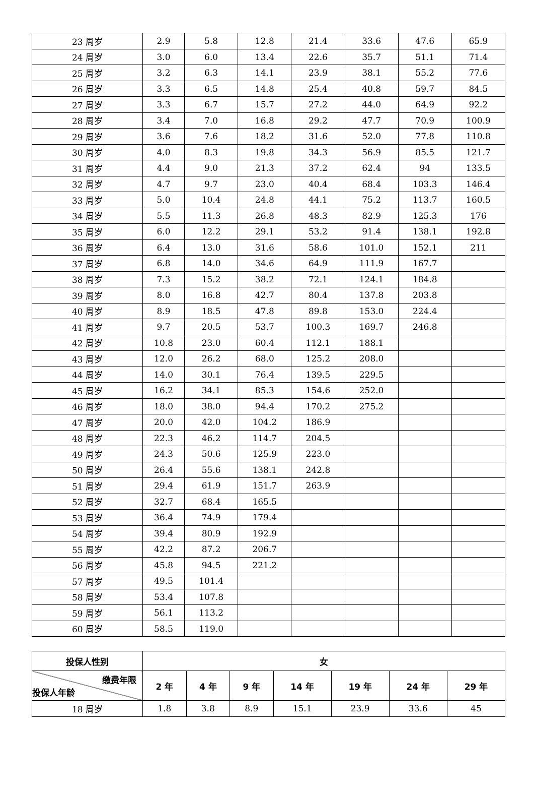| 23 周岁 | 2.9 | 5.8 | 12.8 | 21.4 | 33.6 | 47.6 | 65.9 |
| 24 周岁 | 3.0 | 6.0 | 13.4 | 22.6 | 35.7 | 51.1 | 71.4 |
| 25 周岁 | 3.2 | 6.3 | 14.1 | 23.9 | 38.1 | 55.2 | 77.6 |
| 26 周岁 | 3.3 | 6.5 | 14.8 | 25.4 | 40.8 | 59.7 | 84.5 |
| 27 周岁 | 3.3 | 6.7 | 15.7 | 27.2 | 44.0 | 64.9 | 92.2 |
| 28 周岁 | 3.4 | 7.0 | 16.8 | 29.2 | 47.7 | 70.9 | 100.9 |
| 29 周岁 | 3.6 | 7.6 | 18.2 | 31.6 | 52.0 | 77.8 | 110.8 |
| 30 周岁 | 4.0 | 8.3 | 19.8 | 34.3 | 56.9 | 85.5 | 121.7 |
| 31 周岁 | 4.4 | 9.0 | 21.3 | 37.2 | 62.4 | 94 | 133.5 |
| 32 周岁 | 4.7 | 9.7 | 23.0 | 40.4 | 68.4 | 103.3 | 146.4 |
| 33 周岁 | 5.0 | 10.4 | 24.8 | 44.1 | 75.2 | 113.7 | 160.5 |
| 34 周岁 | 5.5 | 11.3 | 26.8 | 48.3 | 82.9 | 125.3 | 176 |
| 35 周岁 | 6.0 | 12.2 | 29.1 | 53.2 | 91.4 | 138.1 | 192.8 |
| 36 周岁 | 6.4 | 13.0 | 31.6 | 58.6 | 101.0 | 152.1 | 211 |
| 37 周岁 | 6.8 | 14.0 | 34.6 | 64.9 | 111.9 | 167.7 | |
| 38 周岁 | 7.3 | 15.2 | 38.2 | 72.1 | 124.1 | 184.8 | |
| 39 周岁 | 8.0 | 16.8 | 42.7 | 80.4 | 137.8 | 203.8 | |
| 40 周岁 | 8.9 | 18.5 | 47.8 | 89.8 | 153.0 | 224.4 | |
| 41 周岁 | 9.7 | 20.5 | 53.7 | 100.3 | 169.7 | 246.8 | |
| 42 周岁 | 10.8 | 23.0 | 60.4 | 112.1 | 188.1 | | |
| 43 周岁 | 12.0 | 26.2 | 68.0 | 125.2 | 208.0 | | |
| 44 周岁 | 14.0 | 30.1 | 76.4 | 139.5 | 229.5 | | |
| 45 周岁 | 16.2 | 34.1 | 85.3 | 154.6 | 252.0 | | |
| 46 周岁 | 18.0 | 38.0 | 94.4 | 170.2 | 275.2 | | |
| 47 周岁 | 20.0 | 42.0 | 104.2 | 186.9 | | | |
| 48 周岁 | 22.3 | 46.2 | 114.7 | 204.5 | | | |
| 49 周岁 | 24.3 | 50.6 | 125.9 | 223.0 | | | |
| 50 周岁 | 26.4 | 55.6 | 138.1 | 242.8 | | | |
| 51 周岁 | 29.4 | 61.9 | 151.7 | 263.9 | | | |
| 52 周岁 | 32.7 | 68.4 | 165.5 | | | | |
| 53 周岁 | 36.4 | 74.9 | 179.4 | | | | |
| 54 周岁 | 39.4 | 80.9 | 192.9 | | | | |
| 55 周岁 | 42.2 | 87.2 | 206.7 | | | | |
| 56 周岁 | 45.8 | 94.5 | 221.2 | | | | |
| 57 周岁 | 49.5 | 101.4 | | | | | |
| 58 周岁 | 53.4 | 107.8 | | | | | |
| 59 周岁 | 56.1 | 113.2 | | | | | |
| 60 周岁 | 58.5 | 119.0 | | | | | |
| 投保人性别 | 女 | | | | | | |
| --- | --- | --- | --- | --- | --- | --- | --- |
| 缴费年限 投保人年龄 | 2 年 | 4 年 | 9 年 | 14 年 | 19 年 | 24 年 | 29 年 |
| 18 周岁 | 1.8 | 3.8 | 8.9 | 15.1 | 23.9 | 33.6 | 45 |